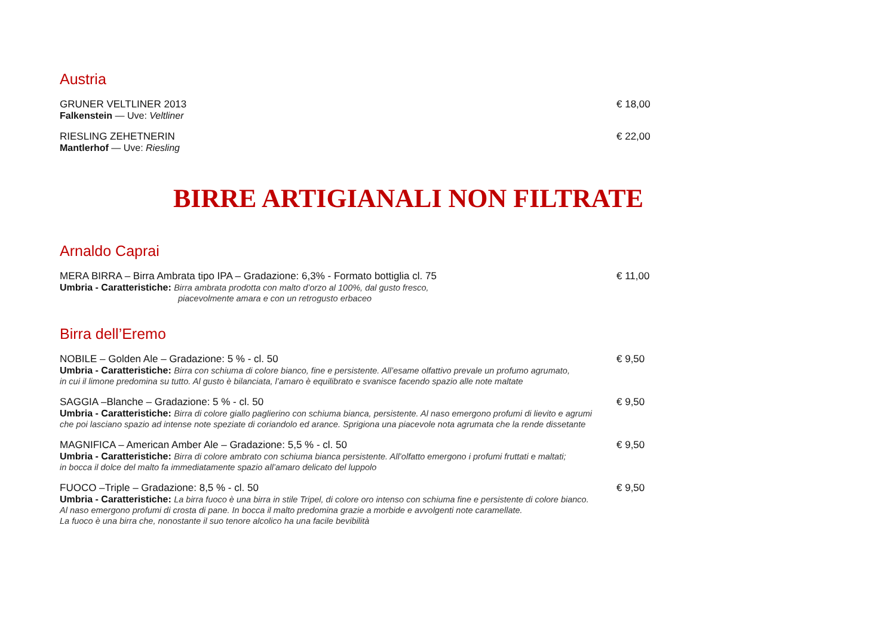Austria
GRUNER VELTLINER 2013 € 18,00
Falkenstein — Uve: Veltliner
RIESLING ZEHETNERIN € 22,00
Mantlerhof — Uve: Riesling
BIRRE ARTIGIANALI NON FILTRATE
Arnaldo Caprai
MERA BIRRA – Birra Ambrata tipo IPA – Gradazione: 6,3% - Formato bottiglia cl. 75 € 11,00
Umbria - Caratteristiche: Birra ambrata prodotta con malto d’orzo al 100%, dal gusto fresco,
piacevolmente amara e con un retrogusto erbaceo
Birra dell’Eremo
NOBILE – Golden Ale – Gradazione: 5 % - cl. 50 € 9,50
Umbria - Caratteristiche: Birra con schiuma di colore bianco, fine e persistente. All’esame olfattivo prevale un profumo agrumato,
in cui il limone predomina su tutto. Al gusto è bilanciata, l’amaro è equilibrato e svanisce facendo spazio alle note maltate
SAGGIA –Blanche – Gradazione: 5 % - cl. 50 € 9,50
Umbria - Caratteristiche: Birra di colore giallo paglierino con schiuma bianca, persistente. Al naso emergono profumi di lievito e agrumi
che poi lasciano spazio ad intense note speziate di coriandolo ed arance. Sprigiona una piacevole nota agrumata che la rende dissetante
MAGNIFICA – American Amber Ale – Gradazione: 5,5 % - cl. 50 € 9,50
Umbria - Caratteristiche: Birra di colore ambrato con schiuma bianca persistente. All’olfatto emergono i profumi fruttati e maltati;
in bocca il dolce del malto fa immediatamente spazio all’amaro delicato del luppolo
FUOCO –Triple – Gradazione: 8,5 % - cl. 50 € 9,50
Umbria - Caratteristiche: La birra fuoco è una birra in stile Tripel, di colore oro intenso con schiuma fine e persistente di colore bianco.
Al naso emergono profumi di crosta di pane. In bocca il malto predomina grazie a morbide e avvolgenti note caramellate.
La fuoco è una birra che, nonostante il suo tenore alcolico ha una facile bevibilità